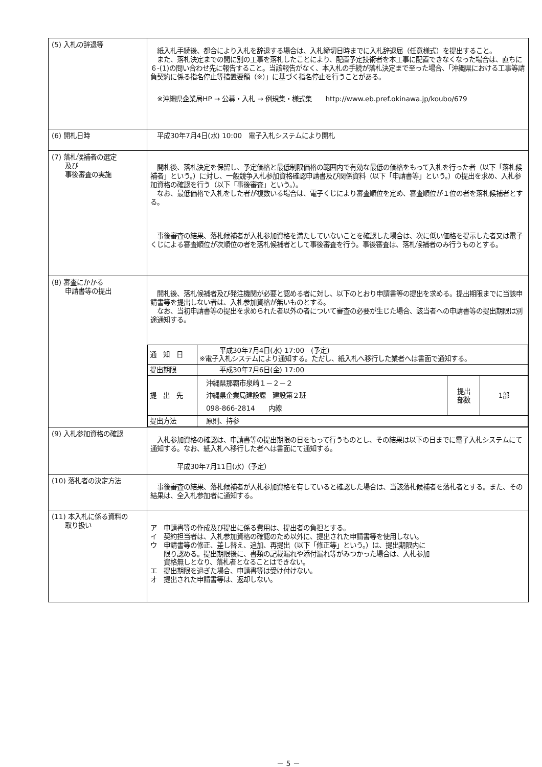| (5) 入札の辞退等 | 紙入札手続後、都合により入札を辞退する場合は、入札締切日時までに入札辞退届（任意様式）を提出すること。 また、落札決定までの間に別の工事を落札したことにより、配置予定技術者を本工事に配置できなくなった場合は、直ちに６-(1)の問い合わせ先に報告すること。当該報告がなく、本入札の手続が落札決定まで至った場合、「沖縄県における工事等請負契約に係る指名停止等措置要領（※）」に基づく指名停止を行うことがある。 ※沖縄県企業局HP → 公募・入札 → 例規集・様式集 http://www.eb.pref.okinawa.jp/koubo/679 |
| (6) 開札日時 | 平成30年7月4日(水) 10:00 電子入札システムにより開札 |
| (7) 落札候補者の選定 及び 事後審査の実施 | 開札後、落札決定を保留し、予定価格と最低制限価格の範囲内で有効な最低の価格をもって入札を行った者（以下「落札候補者」という。）に対し、一般競争入札参加資格確認申請書及び関係資料（以下「申請書等」という。）の提出を求め、入札参加資格の確認を行う（以下「事後審査」という。）。 なお、最低価格で入札をした者が複数いる場合は、電子くじにより審査順位を定め、審査順位が１位の者を落札候補者とする。 事後審査の結果、落札候補者が入札参加資格を満たしていないことを確認した場合は、次に低い価格を提示した者又は電子くじによる審査順位が次順位の者を落札候補者として事後審査を行う。事後審査は、落札候補者のみ行うものとする。 |
| (8) 審査にかかる 申請書等の提出 | 開札後、落札候補者及び発注機関が必要と認める者に対し、以下のとおり申請書等の提出を求める。提出期限までに当該申請書等を提出しない者は、入札参加資格が無いものとする。 なお、当初申請書等の提出を求められた者以外の者について審査の必要が生じた場合、該当者への申請書等の提出期限は別途通知する。 / 通 知 日 / 平成30年7月4日(水) 17:00 (予定) ※電子入札システムにより通知する。ただし、紙入札へ移行した業者へは書面で通知する。 / / / / 提出期限 / 平成30年7月6日(金) 17:00 / / / / 提 出 先 / 沖縄県那覇市泉崎１－２－２ 沖縄県企業局建設課 建設第２班 098-866-2814 内線 / 提出 部数 / 1部 / / 提出方法 / 原則、持参 / / / |
| (9) 入札参加資格の確認 | 入札参加資格の確認は、申請書等の提出期限の日をもって行うものとし、その結果は以下の日までに電子入札システムにて通知する。なお、紙入札へ移行した者へは書面にて通知する。 平成30年7月11日(水)（予定） |
| (10) 落札者の決定方法 | 事後審査の結果、落札候補者が入札参加資格を有していると確認した場合は、当該落札候補者を落札者とする。また、その結果は、全入札参加者に通知する。 |
| (11) 本入札に係る資料の 取り扱い | ア 申請書等の作成及び提出に係る費用は、提出者の負担とする。 イ 契約担当者は、入札参加資格の確認のため以外に、提出された申請書等を使用しない。 ウ 申請書等の修正、差し替え、追加、再提出（以下「修正等」という。）は、提出期限内に 限り認める。提出期限後に、書類の記載漏れや添付漏れ等がみつかった場合は、入札参加 資格無しとなり、落札者となることはできない。 エ 提出期限を過ぎた場合、申請書等は受け付けない。 オ 提出された申請書等は、返却しない。 |
－ 5 －